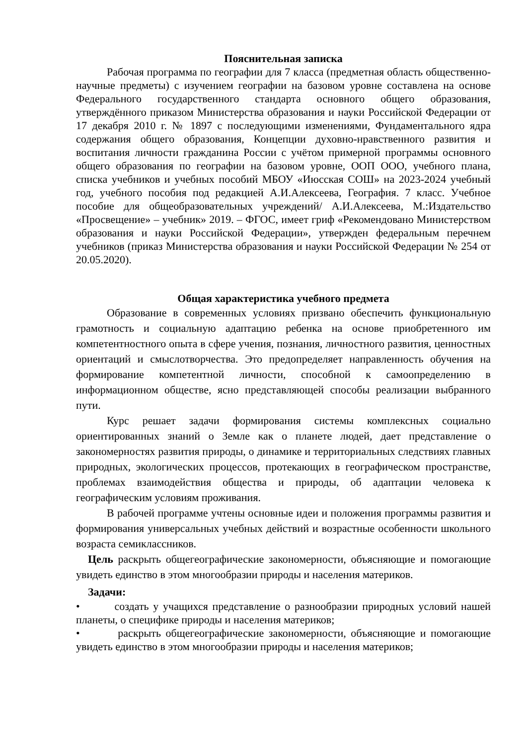Пояснительная записка
Рабочая программа по географии для 7 класса (предметная область общественно-научные предметы) с изучением географии на базовом уровне составлена на основе Федерального государственного стандарта основного общего образования, утверждённого приказом Министерства образования и науки Российской Федерации от 17 декабря 2010 г. № 1897 с последующими изменениями, Фундаментального ядра содержания общего образования, Концепции духовно-нравственного развития и воспитания личности гражданина России с учётом примерной программы основного общего образования по географии на базовом уровне, ООП ООО, учебного плана, списка учебников и учебных пособий МБОУ «Июсская СОШ» на 2023-2024 учебный год, учебного пособия под редакцией А.И.Алексеева, География. 7 класс. Учебное пособие для общеобразовательных учреждений/ А.И.Алексеева, М.:Издательство «Просвещение» – учебник» 2019. – ФГОС, имеет гриф «Рекомендовано Министерством образования и науки Российской Федерации», утвержден федеральным перечнем учебников (приказ Министерства образования и науки Российской Федерации № 254 от 20.05.2020).
Общая характеристика учебного предмета
Образование в современных условиях призвано обеспечить функциональную грамотность и социальную адаптацию ребенка на основе приобретенного им компетентностного опыта в сфере учения, познания, личностного развития, ценностных ориентаций и смыслотворчества. Это предопределяет направленность обучения на формирование компетентной личности, способной к самоопределению в информационном обществе, ясно представляющей способы реализации выбранного пути.
Курс решает задачи формирования системы комплексных социально ориентированных знаний о Земле как о планете людей, дает представление о закономерностях развития природы, о динамике и территориальных следствиях главных природных, экологических процессов, протекающих в географическом пространстве, проблемах взаимодействия общества и природы, об адаптации человека к географическим условиям проживания.
В рабочей программе учтены основные идеи и положения программы развития и формирования универсальных учебных действий и возрастные особенности школьного возраста семиклассников.
Цель раскрыть общегеографические закономерности, объясняющие и помогающие увидеть единство в этом многообразии природы и населения материков.
Задачи:
• создать у учащихся представление о разнообразии природных условий нашей планеты, о специфике природы и населения материков;
• раскрыть общегеографические закономерности, объясняющие и помогающие увидеть единство в этом многообразии природы и населения материков;